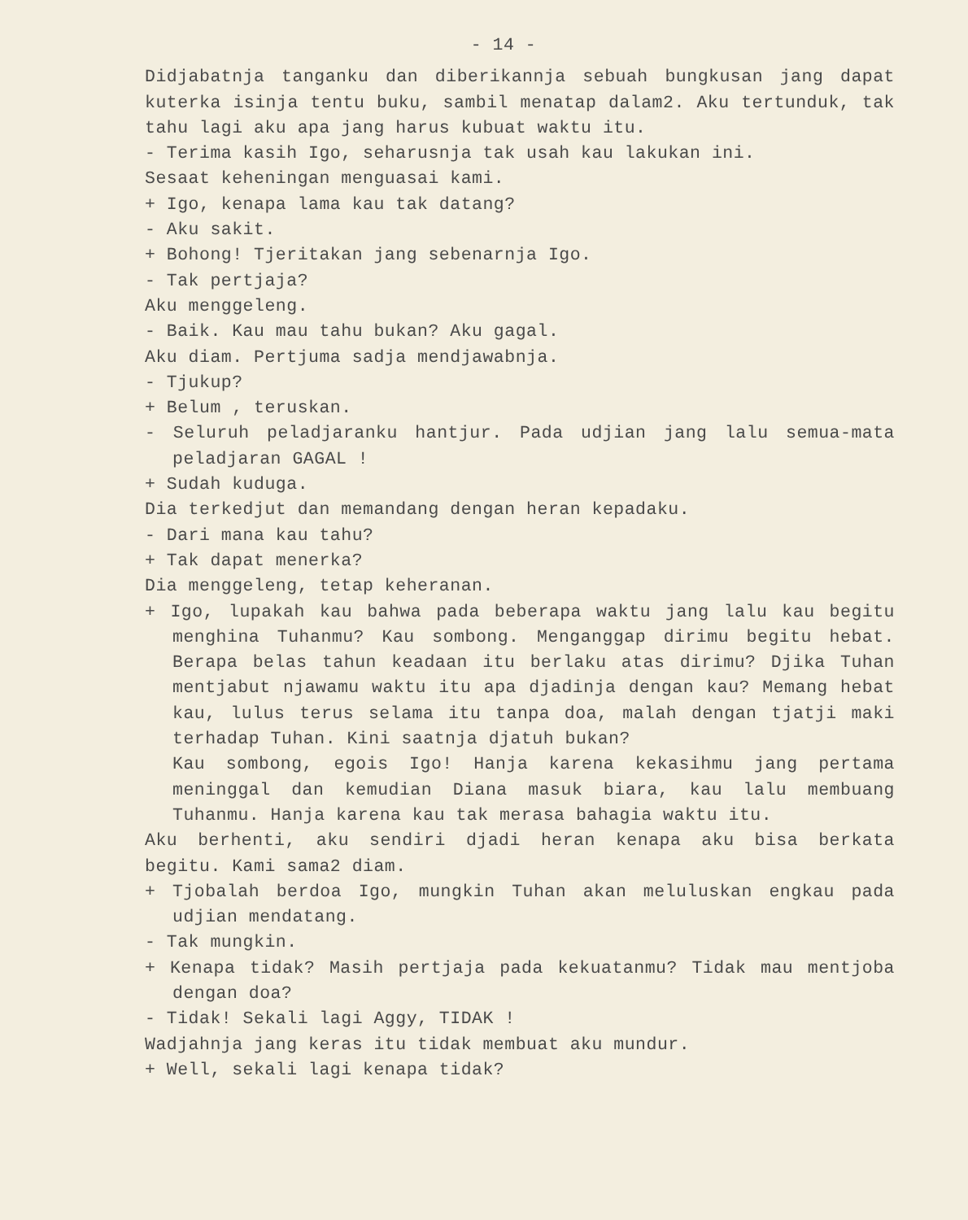- 14 -
Didjabatnja tanganku dan diberikannja sebuah bungkusan jang dapat kuterka isinja tentu buku, sambil menatap dalam2. Aku tertunduk, tak tahu lagi aku apa jang harus kubuat waktu itu.
- Terima kasih Igo, seharusnja tak usah kau lakukan ini.
Sesaat keheningan menguasai kami.
+ Igo, kenapa lama kau tak datang?
- Aku sakit.
+ Bohong! Tjeritakan jang sebenarnja Igo.
- Tak pertjaja?
Aku menggeleng.
- Baik. Kau mau tahu bukan? Aku gagal.
Aku diam. Pertjuma sadja mendjawabnja.
- Tjukup?
+ Belum , teruskan.
- Seluruh peladjaranku hantjur. Pada udjian jang lalu semua-mata peladjaran GAGAL !
+ Sudah kuduga.
Dia terkedjut dan memandang dengan heran kepadaku.
- Dari mana kau tahu?
+ Tak dapat menerka?
Dia menggeleng, tetap keheranan.
+ Igo, lupakah kau bahwa pada beberapa waktu jang lalu kau begitu menghina Tuhanmu? Kau sombong. Menganggap dirimu begitu hebat. Berapa belas tahun keadaan itu berlaku atas dirimu? Djika Tuhan mentjabut njawamu waktu itu apa djadinja dengan kau? Memang hebat kau, lulus terus selama itu tanpa doa, malah dengan tjatji maki terhadap Tuhan. Kini saatnja djatuh bukan?
Kau sombong, egois Igo! Hanja karena kekasihmu jang pertama meninggal dan kemudian Diana masuk biara, kau lalu membuang Tuhanmu. Hanja karena kau tak merasa bahagia waktu itu.
Aku berhenti, aku sendiri djadi heran kenapa aku bisa berkata begitu. Kami sama2 diam.
+ Tjobalah berdoa Igo, mungkin Tuhan akan meluluskan engkau pada udjian mendatang.
- Tak mungkin.
+ Kenapa tidak? Masih pertjaja pada kekuatanmu? Tidak mau mentjoba dengan doa?
- Tidak! Sekali lagi Aggy, TIDAK !
Wadjahnja jang keras itu tidak membuat aku mundur.
+ Well, sekali lagi kenapa tidak?